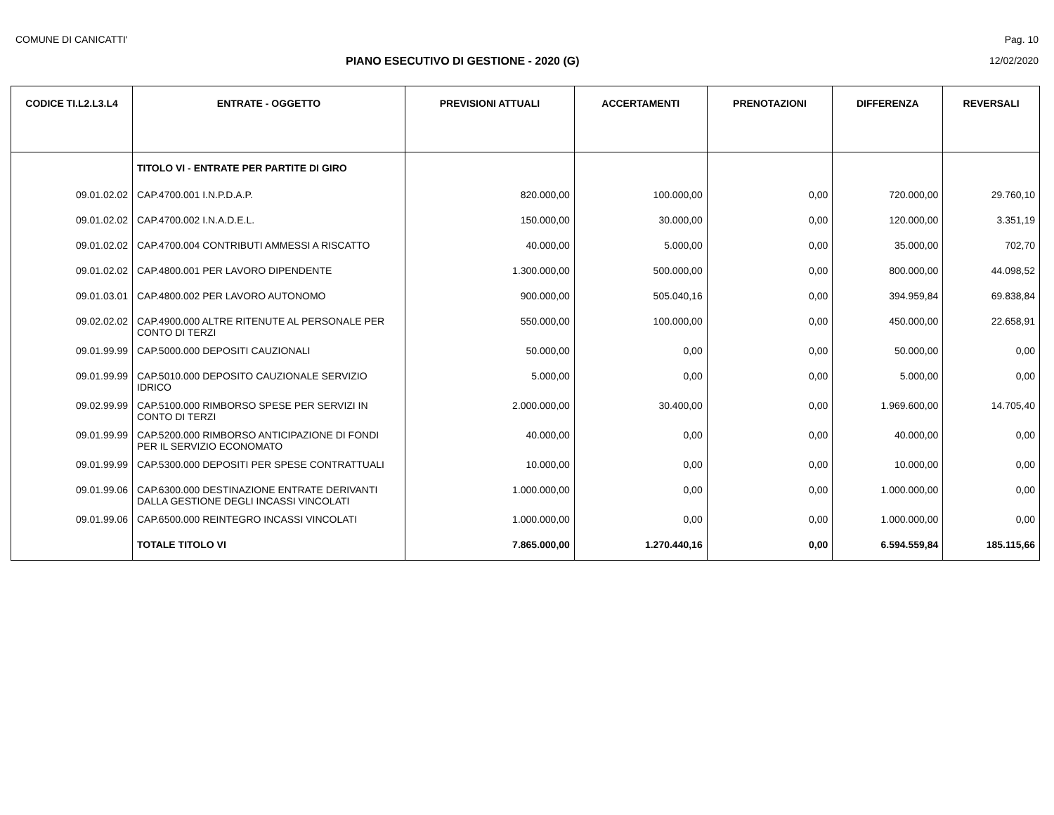COMUNE DI CANICATTI' Pag. 10
PIANO ESECUTIVO DI GESTIONE - 2020 (G) 12/02/2020
| CODICE TI.L2.L3.L4 | ENTRATE - OGGETTO | PREVISIONI ATTUALI | ACCERTAMENTI | PRENOTAZIONI | DIFFERENZA | REVERSALI |
| --- | --- | --- | --- | --- | --- | --- |
| | TITOLO VI - ENTRATE PER PARTITE DI GIRO | | | | | |
| 09.01.02.02 | CAP.4700.001 I.N.P.D.A.P. | 820.000,00 | 100.000,00 | 0,00 | 720.000,00 | 29.760,10 |
| 09.01.02.02 | CAP.4700.002 I.N.A.D.E.L. | 150.000,00 | 30.000,00 | 0,00 | 120.000,00 | 3.351,19 |
| 09.01.02.02 | CAP.4700.004 CONTRIBUTI AMMESSI A RISCATTO | 40.000,00 | 5.000,00 | 0,00 | 35.000,00 | 702,70 |
| 09.01.02.02 | CAP.4800.001 PER LAVORO DIPENDENTE | 1.300.000,00 | 500.000,00 | 0,00 | 800.000,00 | 44.098,52 |
| 09.01.03.01 | CAP.4800.002 PER LAVORO AUTONOMO | 900.000,00 | 505.040,16 | 0,00 | 394.959,84 | 69.838,84 |
| 09.02.02.02 | CAP.4900.000 ALTRE RITENUTE AL PERSONALE PER CONTO DI TERZI | 550.000,00 | 100.000,00 | 0,00 | 450.000,00 | 22.658,91 |
| 09.01.99.99 | CAP.5000.000 DEPOSITI CAUZIONALI | 50.000,00 | 0,00 | 0,00 | 50.000,00 | 0,00 |
| 09.01.99.99 | CAP.5010.000 DEPOSITO CAUZIONALE SERVIZIO IDRICO | 5.000,00 | 0,00 | 0,00 | 5.000,00 | 0,00 |
| 09.02.99.99 | CAP.5100.000 RIMBORSO SPESE PER SERVIZI IN CONTO DI TERZI | 2.000.000,00 | 30.400,00 | 0,00 | 1.969.600,00 | 14.705,40 |
| 09.01.99.99 | CAP.5200.000 RIMBORSO ANTICIPAZIONE DI FONDI PER IL SERVIZIO ECONOMATO | 40.000,00 | 0,00 | 0,00 | 40.000,00 | 0,00 |
| 09.01.99.99 | CAP.5300.000 DEPOSITI PER SPESE CONTRATTUALI | 10.000,00 | 0,00 | 0,00 | 10.000,00 | 0,00 |
| 09.01.99.06 | CAP.6300.000 DESTINAZIONE ENTRATE DERIVANTI DALLA GESTIONE DEGLI INCASSI VINCOLATI | 1.000.000,00 | 0,00 | 0,00 | 1.000.000,00 | 0,00 |
| 09.01.99.06 | CAP.6500.000 REINTEGRO INCASSI VINCOLATI | 1.000.000,00 | 0,00 | 0,00 | 1.000.000,00 | 0,00 |
| | TOTALE TITOLO VI | 7.865.000,00 | 1.270.440,16 | 0,00 | 6.594.559,84 | 185.115,66 |